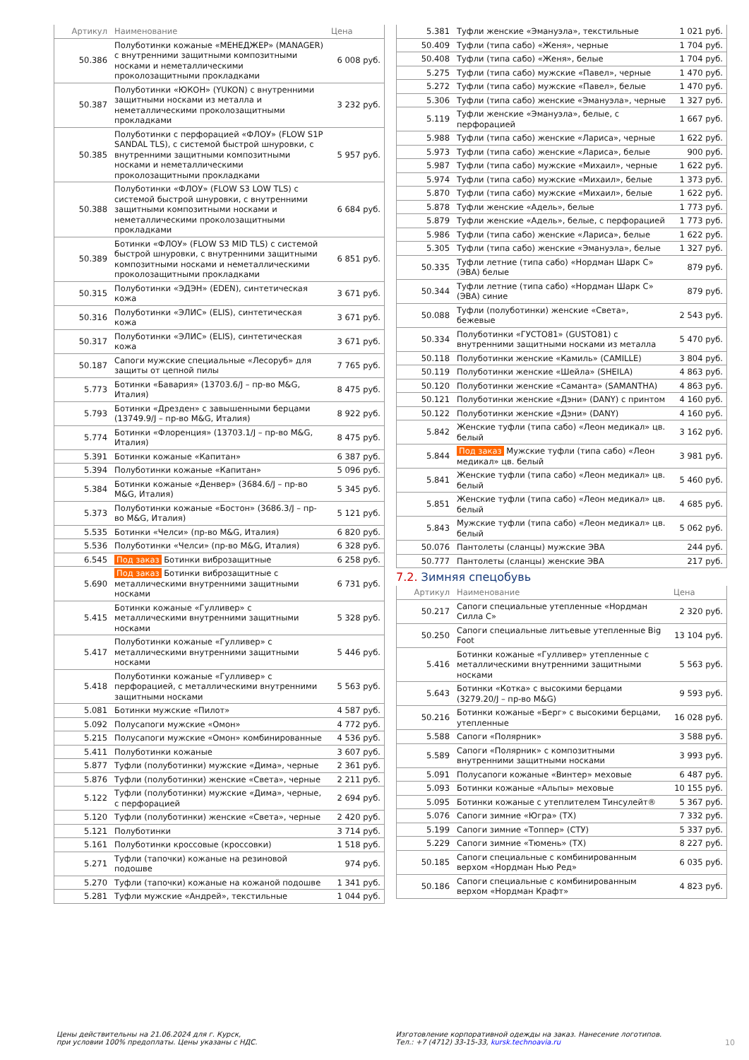| Артикул | Наименование | Цена |
| --- | --- | --- |
| 50.386 | Полуботинки кожаные «МЕНЕДЖЕР» (MANAGER) с внутренними защитными композитными носками и неметаллическими проколозащитными прокладками | 6 008 руб. |
| 50.387 | Полуботинки «ЮКОН» (YUKON) с внутренними защитными носками из металла и неметаллическими проколозащитными прокладками | 3 232 руб. |
| 50.385 | Полуботинки с перфорацией «ФЛОУ» (FLOW S1P SANDAL TLS), с системой быстрой шнуровки, с внутренними защитными композитными носками и неметаллическими проколозащитными прокладками | 5 957 руб. |
| 50.388 | Полуботинки «ФЛОУ» (FLOW S3 LOW TLS) с системой быстрой шнуровки, с внутренними защитными композитными носками и неметаллическими проколозащитными прокладками | 6 684 руб. |
| 50.389 | Ботинки «ФЛОУ» (FLOW S3 MID TLS) с системой быстрой шнуровки, с внутренними защитными композитными носками и неметаллическими проколозащитными прокладками | 6 851 руб. |
| 50.315 | Полуботинки «ЭДЭН» (EDEN), синтетическая кожа | 3 671 руб. |
| 50.316 | Полуботинки «ЭЛИС» (ELIS), синтетическая кожа | 3 671 руб. |
| 50.317 | Полуботинки «ЭЛИС» (ELIS), синтетическая кожа | 3 671 руб. |
| 50.187 | Сапоги мужские специальные «Лесоруб» для защиты от цепной пилы | 7 765 руб. |
| 5.773 | Ботинки «Бавария» (13703.6/J – пр-во M&G, Италия) | 8 475 руб. |
| 5.793 | Ботинки «Дрезден» с завышенными берцами (13749.9/J – пр-во M&G, Италия) | 8 922 руб. |
| 5.774 | Ботинки «Флоренция» (13703.1/J – пр-во M&G, Италия) | 8 475 руб. |
| 5.391 | Ботинки кожаные «Капитан» | 6 387 руб. |
| 5.394 | Полуботинки кожаные «Капитан» | 5 096 руб. |
| 5.384 | Ботинки кожаные «Денвер» (3684.6/J – пр-во M&G, Италия) | 5 345 руб. |
| 5.373 | Полуботинки кожаные «Бостон» (3686.3/J – пр-во M&G, Италия) | 5 121 руб. |
| 5.535 | Ботинки «Челси» (пр-во M&G, Италия) | 6 820 руб. |
| 5.536 | Полуботинки «Челси» (пр-во M&G, Италия) | 6 328 руб. |
| 6.545 | Под заказ Ботинки виброзащитные | 6 258 руб. |
| 5.690 | Под заказ Ботинки виброзащитные с металлическими внутренними защитными носками | 6 731 руб. |
| 5.415 | Ботинки кожаные «Гулливер» с металлическими внутренними защитными носками | 5 328 руб. |
| 5.417 | Полуботинки кожаные «Гулливер» с металлическими внутренними защитными носками | 5 446 руб. |
| 5.418 | Полуботинки кожаные «Гулливер» с перфорацией, с металлическими внутренними защитными носками | 5 563 руб. |
| 5.081 | Ботинки мужские «Пилот» | 4 587 руб. |
| 5.092 | Полусапоги мужские «Омон» | 4 772 руб. |
| 5.215 | Полусапоги мужские «Омон» комбинированные | 4 536 руб. |
| 5.411 | Полуботинки кожаные | 3 607 руб. |
| 5.877 | Туфли (полуботинки) мужские «Дима», черные | 2 361 руб. |
| 5.876 | Туфли (полуботинки) женские «Света», черные | 2 211 руб. |
| 5.122 | Туфли (полуботинки) мужские «Дима», черные, с перфорацией | 2 694 руб. |
| 5.120 | Туфли (полуботинки) женские «Света», черные | 2 420 руб. |
| 5.121 | Полуботинки | 3 714 руб. |
| 5.161 | Полуботинки кроссовые (кроссовки) | 1 518 руб. |
| 5.271 | Туфли (тапочки) кожаные на резиновой подошве | 974 руб. |
| 5.270 | Туфли (тапочки) кожаные на кожаной подошве | 1 341 руб. |
| 5.281 | Туфли мужские «Андрей», текстильные | 1 044 руб. |
| 5.381 | Туфли женские «Эмануэла», текстильные | 1 021 руб. |
| 50.409 | Туфли (типа сабо) «Женя», черные | 1 704 руб. |
| 50.408 | Туфли (типа сабо) «Женя», белые | 1 704 руб. |
| 5.275 | Туфли (типа сабо) мужские «Павел», черные | 1 470 руб. |
| 5.272 | Туфли (типа сабо) мужские «Павел», белые | 1 470 руб. |
| 5.306 | Туфли (типа сабо) женские «Эмануэла», черные | 1 327 руб. |
| 5.119 | Туфли женские «Эмануэла», белые, с перфорацией | 1 667 руб. |
| 5.988 | Туфли (типа сабо) женские «Лариса», черные | 1 622 руб. |
| 5.973 | Туфли (типа сабо) женские «Лариса», белые | 900 руб. |
| 5.987 | Туфли (типа сабо) мужские «Михаил», черные | 1 622 руб. |
| 5.974 | Туфли (типа сабо) мужские «Михаил», белые | 1 373 руб. |
| 5.870 | Туфли (типа сабо) мужские «Михаил», белые | 1 622 руб. |
| 5.878 | Туфли женские «Адель», белые | 1 773 руб. |
| 5.879 | Туфли женские «Адель», белые, с перфорацией | 1 773 руб. |
| 5.986 | Туфли (типа сабо) женские «Лариса», белые | 1 622 руб. |
| 5.305 | Туфли (типа сабо) женские «Эмануэла», белые | 1 327 руб. |
| 50.335 | Туфли летние (типа сабо) «Нордман Шарк С» (ЭВА) белые | 879 руб. |
| 50.344 | Туфли летние (типа сабо) «Нордман Шарк С» (ЭВА) синие | 879 руб. |
| 50.088 | Туфли (полуботинки) женские «Света», бежевые | 2 543 руб. |
| 50.334 | Полуботинки «ГУСТО81» (GUSTO81) с внутренними защитными носками из металла | 5 470 руб. |
| 50.118 | Полуботинки женские «Камиль» (CAMILLE) | 3 804 руб. |
| 50.119 | Полуботинки женские «Шейла» (SHEILA) | 4 863 руб. |
| 50.120 | Полуботинки женские «Саманта» (SAMANTHA) | 4 863 руб. |
| 50.121 | Полуботинки женские «Дэни» (DANY) с принтом | 4 160 руб. |
| 50.122 | Полуботинки женские «Дэни» (DANY) | 4 160 руб. |
| 5.842 | Женские туфли (типа сабо) «Леон медикал» цв. белый | 3 162 руб. |
| 5.844 | Под заказ Мужские туфли (типа сабо) «Леон медикал» цв. белый | 3 981 руб. |
| 5.841 | Женские туфли (типа сабо) «Леон медикал» цв. белый | 5 460 руб. |
| 5.851 | Женские туфли (типа сабо) «Леон медикал» цв. белый | 4 685 руб. |
| 5.843 | Мужские туфли (типа сабо) «Леон медикал» цв. белый | 5 062 руб. |
| 50.076 | Пантолеты (сланцы) мужские ЭВА | 244 руб. |
| 50.777 | Пантолеты (сланцы) женские ЭВА | 217 руб. |
7.2. Зимняя спецобувь
| Артикул | Наименование | Цена |
| --- | --- | --- |
| 50.217 | Сапоги специальные утепленные «Нордман Силла С» | 2 320 руб. |
| 50.250 | Сапоги специальные литьевые утепленные Big Foot | 13 104 руб. |
| 5.416 | Ботинки кожаные «Гулливер» утепленные с металлическими внутренними защитными носками | 5 563 руб. |
| 5.643 | Ботинки «Котка» с высокими берцами (3279.20/J – пр-во M&G) | 9 593 руб. |
| 50.216 | Ботинки кожаные «Берг» с высокими берцами, утепленные | 16 028 руб. |
| 5.588 | Сапоги «Полярник» | 3 588 руб. |
| 5.589 | Сапоги «Полярник» с композитными внутренними защитными носками | 3 993 руб. |
| 5.091 | Полусапоги кожаные «Винтер» меховые | 6 487 руб. |
| 5.093 | Ботинки кожаные «Альпы» меховые | 10 155 руб. |
| 5.095 | Ботинки кожаные с утеплителем Тинсулейт® | 5 367 руб. |
| 5.076 | Сапоги зимние «Югра» (ТХ) | 7 332 руб. |
| 5.199 | Сапоги зимние «Топпер» (СТУ) | 5 337 руб. |
| 5.229 | Сапоги зимние «Тюмень» (ТХ) | 8 227 руб. |
| 50.185 | Сапоги специальные с комбинированным верхом «Нордман Нью Ред» | 6 035 руб. |
| 50.186 | Сапоги специальные с комбинированным верхом «Нордман Крафт» | 4 823 руб. |
Цены действительны на 21.06.2024 для г. Курск,
при условии 100% предоплаты. Цены указаны с НДС.
Изготовление корпоративной одежды на заказ. Нанесение логотипов.
Тел.: +7 (4712) 33-15-33, kursk.technoavia.ru 10